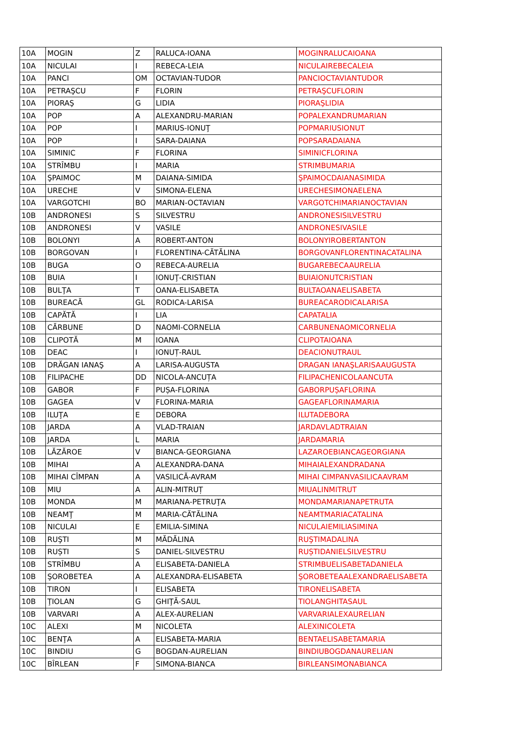| 10A | MOGIN | Z | RALUCA-IOANA | MOGINRALUCAIOANA |
| 10A | NICULAI | I | REBECA-LEIA | NICULAIREBECALEIA |
| 10A | PANCI | OM | OCTAVIAN-TUDOR | PANCIOCTAVIANTUDOR |
| 10A | PETRAŞCU | F | FLORIN | PETRAŞCUFLORIN |
| 10A | PIORAŞ | G | LIDIA | PIORAŞLIDIA |
| 10A | POP | A | ALEXANDRU-MARIAN | POPALEXANDRUMARIAN |
| 10A | POP | I | MARIUS-IONUŢ | POPMARIUSIONUT |
| 10A | POP | I | SARA-DAIANA | POPSARADAIANA |
| 10A | SIMINIC | F | FLORINA | SIMINICFLORINA |
| 10A | STRÎMBU | I | MARIA | STRIMBUMARIA |
| 10A | ŞPAIMOC | M | DAIANA-SIMIDA | ŞPAIMOCDAIANASIMIDA |
| 10A | URECHE | V | SIMONA-ELENA | URECHESIMONAELENA |
| 10A | VARGOTCHI | BO | MARIAN-OCTAVIAN | VARGOTCHIMARIANOCTAVIAN |
| 10B | ANDRONESI | S | SILVESTRU | ANDRONESISILVESTRU |
| 10B | ANDRONESI | V | VASILE | ANDRONESIVASILE |
| 10B | BOLONYI | A | ROBERT-ANTON | BOLONYIROBERTANTON |
| 10B | BORGOVAN | I | FLORENTINA-CĂTĂLINA | BORGOVANFLORENTINACATALINA |
| 10B | BUGA | O | REBECA-AURELIA | BUGAREBECAAURELIA |
| 10B | BUIA | I | IONUŢ-CRISTIAN | BUIAIONUTCRISTIAN |
| 10B | BULŢA | T | OANA-ELISABETA | BULTAOANAELISABETA |
| 10B | BUREACĂ | GL | RODICA-LARISA | BUREACARODICALARISA |
| 10B | CAPĂTĂ | I | LIA | CAPATALIA |
| 10B | CĂRBUNE | D | NAOMI-CORNELIA | CARBUNENAOMICORNELIA |
| 10B | CLIPOTĂ | M | IOANA | CLIPOTAIOANA |
| 10B | DEAC | I | IONUȚ-RAUL | DEACIONUTRAUL |
| 10B | DRĂGAN IANAŞ | A | LARISA-AUGUSTA | DRAGAN IANAŞLARISAAUGUSTA |
| 10B | FILIPACHE | DD | NICOLA-ANCUȚA | FILIPACHENICOLAANCUTA |
| 10B | GABOR | F | PUȘA-FLORINA | GABORPUȘAFLORINA |
| 10B | GAGEA | V | FLORINA-MARIA | GAGEAFLORINAMARIA |
| 10B | ILUŢA | E | DEBORA | ILUTADEBORA |
| 10B | JARDA | A | VLAD-TRAIAN | JARDAVLADTRAIAN |
| 10B | JARDA | L | MARIA | JARDAMARIA |
| 10B | LĂZĂROE | V | BIANCA-GEORGIANA | LAZAROEBIANCAGEORGIANA |
| 10B | MIHAI | A | ALEXANDRA-DANA | MIHAIALEXANDRADANA |
| 10B | MIHAI CÎMPAN | A | VASILICĂ-AVRAM | MIHAI CIMPANVASILICAAVRAM |
| 10B | MIU | A | ALIN-MITRUȚ | MIUALINMITRUT |
| 10B | MONDA | M | MARIANA-PETRUŢA | MONDAMARIANAPETRUTA |
| 10B | NEAMŢ | M | MARIA-CĂTĂLINA | NEAMTMARIACATALINA |
| 10B | NICULAI | E | EMILIA-SIMINA | NICULAIEMILIASIMINA |
| 10B | RUŞTI | M | MĂDĂLINA | RUŞTIMADALINA |
| 10B | RUȘTI | S | DANIEL-SILVESTRU | RUȘTIDANIELSILVESTRU |
| 10B | STRÎMBU | A | ELISABETA-DANIELA | STRIMBUELISABETADANIELA |
| 10B | ŞOROBETEA | A | ALEXANDRA-ELISABETA | ŞOROBETEAALEXANDRAELISABETA |
| 10B | TIRON | I | ELISABETA | TIRONELISABETA |
| 10B | ŢIOLAN | G | GHIŢĂ-SAUL | TIOLANGHITASAUL |
| 10B | VARVARI | A | ALEX-AURELIAN | VARVARIALEXAURELIAN |
| 10C | ALEXI | M | NICOLETA | ALEXINICOLETA |
| 10C | BENŢA | A | ELISABETA-MARIA | BENTAELISABETAMARIA |
| 10C | BINDIU | G | BOGDAN-AURELIAN | BINDIUBOGDANAURELIAN |
| 10C | BÎRLEAN | F | SIMONA-BIANCA | BIRLEANSIMONABIANCA |